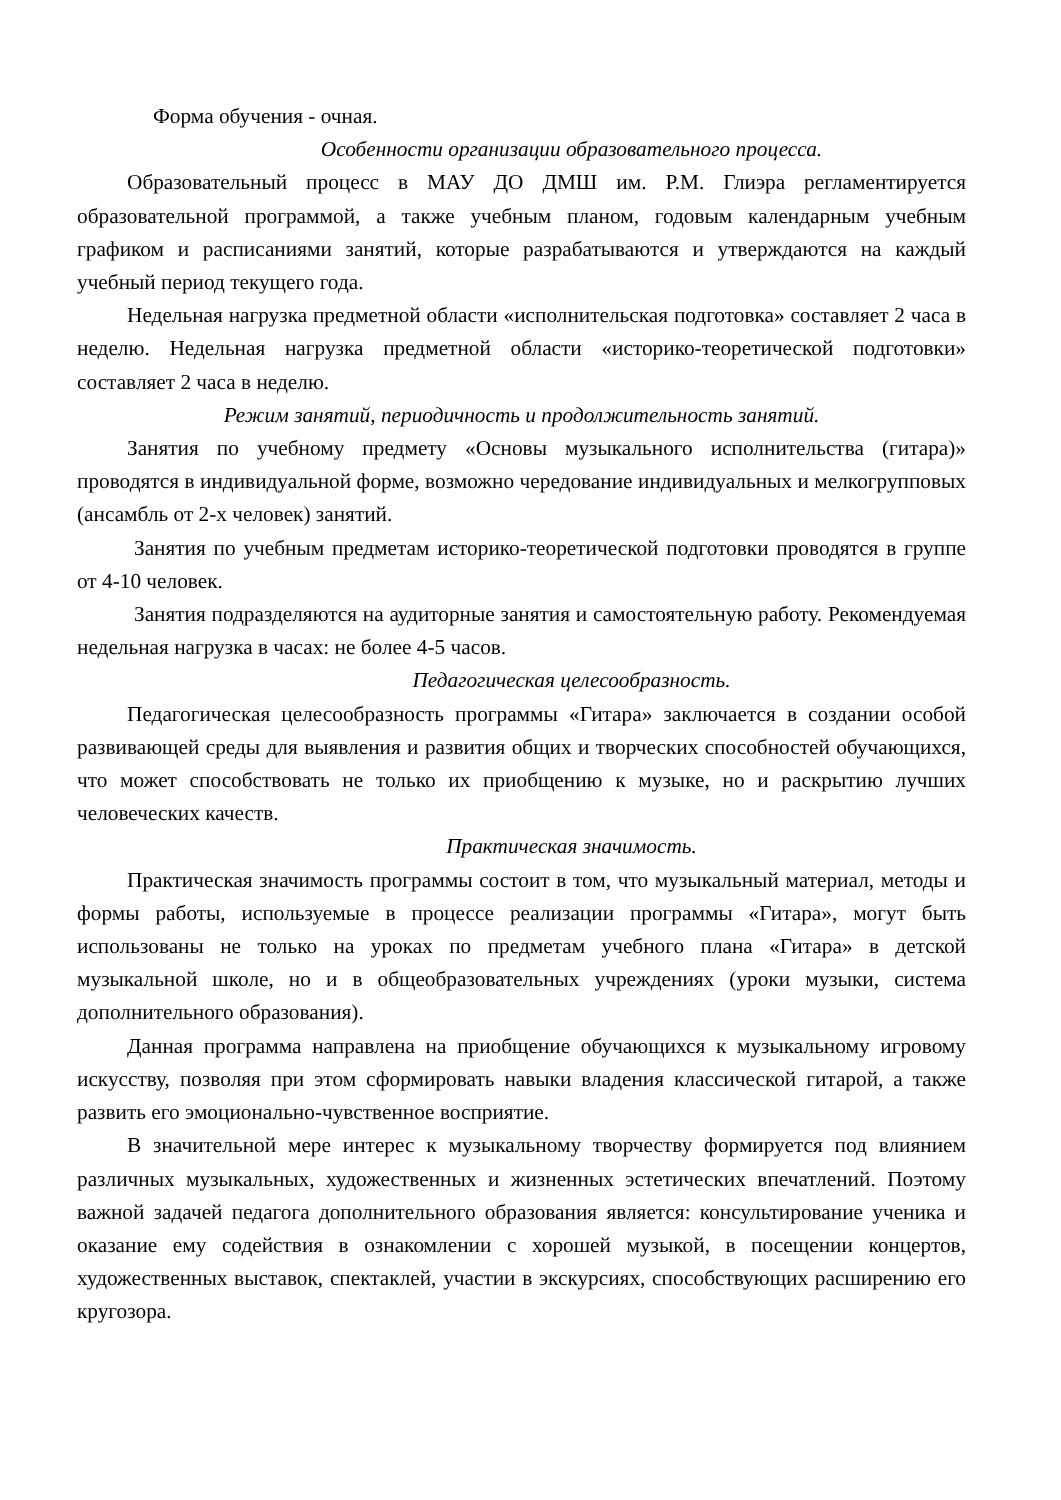Форма обучения - очная.
Особенности организации образовательного процесса.
Образовательный процесс в МАУ ДО ДМШ им. Р.М. Глиэра регламентируется образовательной программой, а также учебным планом, годовым календарным учебным графиком и расписаниями занятий, которые разрабатываются и утверждаются на каждый учебный период текущего года.
Недельная нагрузка предметной области «исполнительская подготовка» составляет 2 часа в неделю. Недельная нагрузка предметной области «историко-теоретической подготовки» составляет 2 часа в неделю.
Режим занятий, периодичность и продолжительность занятий.
Занятия по учебному предмету «Основы музыкального исполнительства (гитара)» проводятся в индивидуальной форме, возможно чередование индивидуальных и мелкогрупповых (ансамбль от 2-х человек) занятий.
Занятия по учебным предметам историко-теоретической подготовки проводятся в группе от 4-10 человек.
Занятия подразделяются на аудиторные занятия и самостоятельную работу. Рекомендуемая недельная нагрузка в часах: не более 4-5 часов.
Педагогическая целесообразность.
Педагогическая целесообразность программы «Гитара» заключается в создании особой развивающей среды для выявления и развития общих и творческих способностей обучающихся, что может способствовать не только их приобщению к музыке, но и раскрытию лучших человеческих качеств.
Практическая значимость.
Практическая значимость программы состоит в том, что музыкальный материал, методы и формы работы, используемые в процессе реализации программы «Гитара», могут быть использованы не только на уроках по предметам учебного плана «Гитара» в детской музыкальной школе, но и в общеобразовательных учреждениях (уроки музыки, система дополнительного образования).
Данная программа направлена на приобщение обучающихся к музыкальному игровому искусству, позволяя при этом сформировать навыки владения классической гитарой, а также развить его эмоционально-чувственное восприятие.
В значительной мере интерес к музыкальному творчеству формируется под влиянием различных музыкальных, художественных и жизненных эстетических впечатлений. Поэтому важной задачей педагога дополнительного образования является: консультирование ученика и оказание ему содействия в ознакомлении с хорошей музыкой, в посещении концертов, художественных выставок, спектаклей, участии в экскурсиях, способствующих расширению его кругозора.